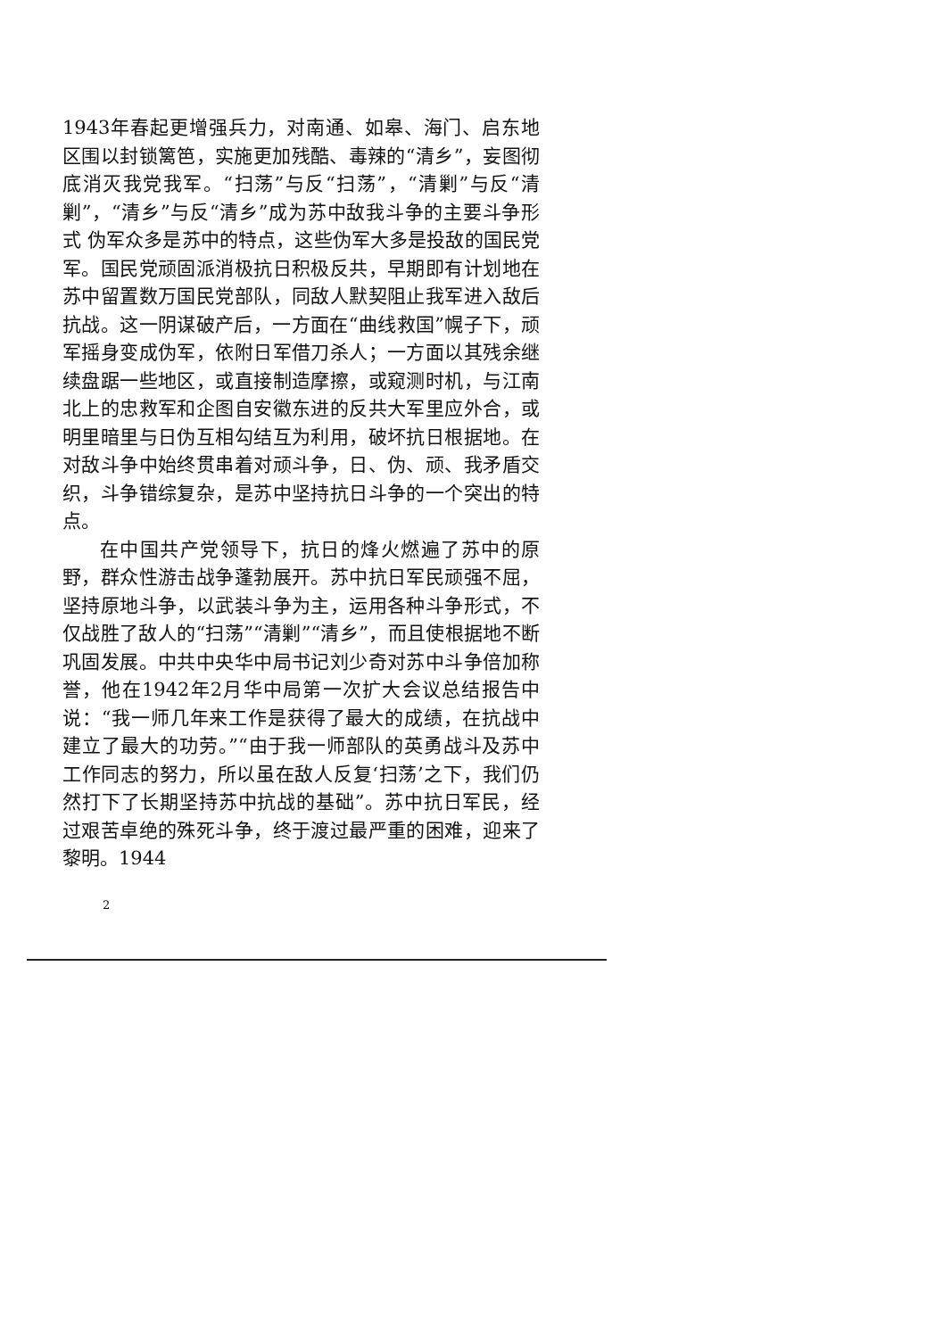1943年春起更增强兵力，对南通、如皋、海门、启东地区围以封锁篱笆，实施更加残酷、毒辣的“清乡”，妄图彻底消灭我党我军。“扫荡”与反“扫荡”，“清剿”与反“清剿”，“清乡”与反“清乡”成为苏中敌我斗争的主要斗争形式 伪军众多是苏中的特点，这些伪军大多是投敌的国民党军。国民党顽固派消极抗日积极反共，早期即有计划地在苏中留置数万国民党部队，同敌人默契阻止我军进入敌后抗战。这一阴谋破产后，一方面在“曲线救国”幌子下，顽军摇身变成伪军，依附日军借刀杀人；一方面以其残余继续盘踞一些地区，或直接制造摩擦，或窥测时机，与江南北上的忠救军和企图自安徽东进的反共大军里应外合，或明里暗里与日伪互相勾结互为利用，破坏抗日根据地。在对敌斗争中始终贯串着对顽斗争，日、伪、顽、我矛盾交织，斗争错综复杂，是苏中坚持抗日斗争的一个突出的特点。
在中国共产党领导下，抗日的烽火燃遍了苏中的原野，群众性游击战争蓬勃展开。苏中抗日军民顽强不屈，坚持原地斗争，以武装斗争为主，运用各种斗争形式，不仅战胜了敌人的“扫荡”“清剿”“清乡”，而且使根据地不断巩固发展。中共中央华中局书记刘少奇对苏中斗争倍加称誉，他在1942年2月华中局第一次扩大会议总结报告中说：“我一师几年来工作是获得了最大的成绩，在抗战中建立了最大的功劳。”“由于我一师部队的英勇战斗及苏中工作同志的努力，所以虽在敌人反复‘扫荡’之下，我们仍然打下了长期坚持苏中抗战的基础”。苏中抗日军民，经过艰苦卓绝的殊死斗争，终于渡过最严重的困难，迎来了黎明。1944
2